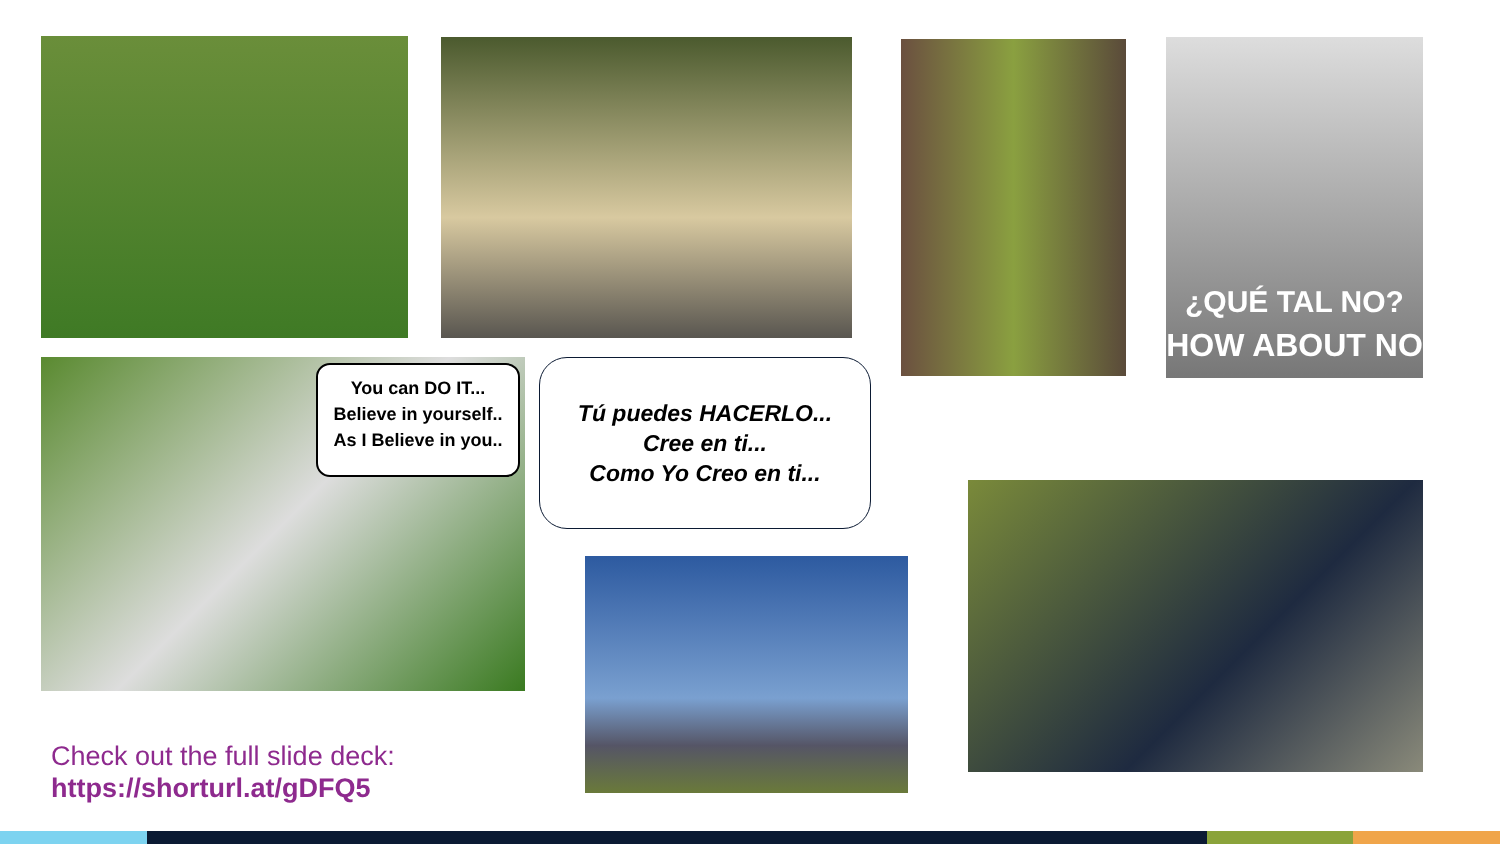¿QUÉ TAL NO?
HOW ABOUT NO
You can DO IT...
Believe in yourself..
As I Believe in you..
Tú puedes HACERLO...
Cree en ti...
Como Yo Creo en ti...
Check out the full slide deck:
https://shorturl.at/gDFQ5